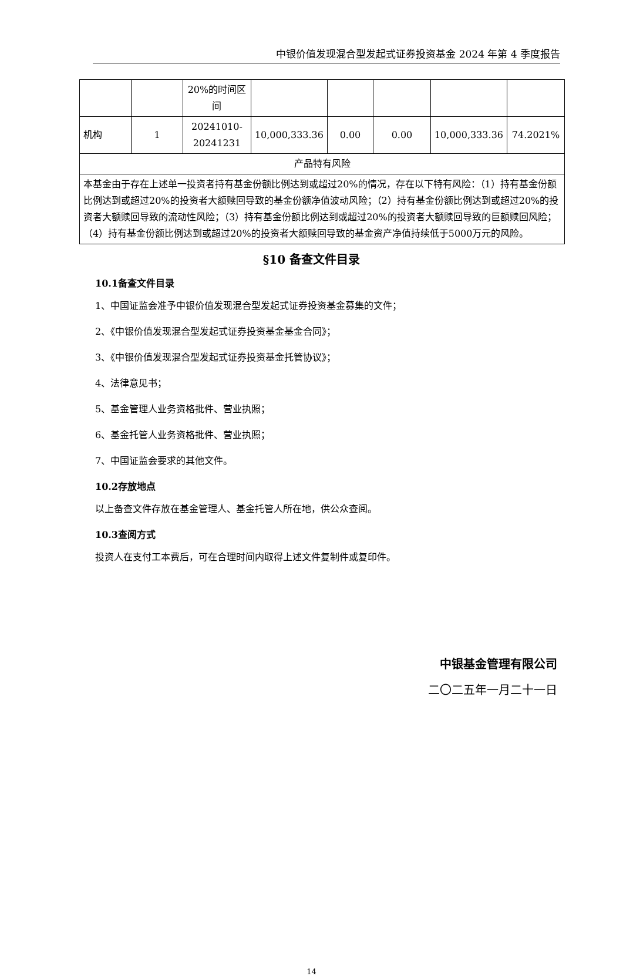中银价值发现混合型发起式证券投资基金 2024 年第 4 季度报告
| | | 20%的时间区间 | | | | | |
| 机构 | 1 | 20241010-20241231 | 10,000,333.36 | 0.00 | 0.00 | 10,000,333.36 | 74.2021% |
| 产品特有风险 | | | | | | | |
| 本基金由于存在上述单一投资者持有基金份额比例达到或超过20%的情况，存在以下特有风险：（1）持有基金份额比例达到或超过20%的投资者大额赎回导致的基金份额净值波动风险；（2）持有基金份额比例达到或超过20%的投资者大额赎回导致的流动性风险；（3）持有基金份额比例达到或超过20%的投资者大额赎回导致的巨额赎回风险；（4）持有基金份额比例达到或超过20%的投资者大额赎回导致的基金资产净值持续低于5000万元的风险。 | | | | | | | |
§10 备查文件目录
10.1备查文件目录
1、中国证监会准予中银价值发现混合型发起式证券投资基金募集的文件；
2、《中银价值发现混合型发起式证券投资基金基金合同》；
3、《中银价值发现混合型发起式证券投资基金托管协议》；
4、法律意见书；
5、基金管理人业务资格批件、营业执照；
6、基金托管人业务资格批件、营业执照；
7、中国证监会要求的其他文件。
10.2存放地点
以上备查文件存放在基金管理人、基金托管人所在地，供公众查阅。
10.3查阅方式
投资人在支付工本费后，可在合理时间内取得上述文件复制件或复印件。
中银基金管理有限公司
二〇二五年一月二十一日
14